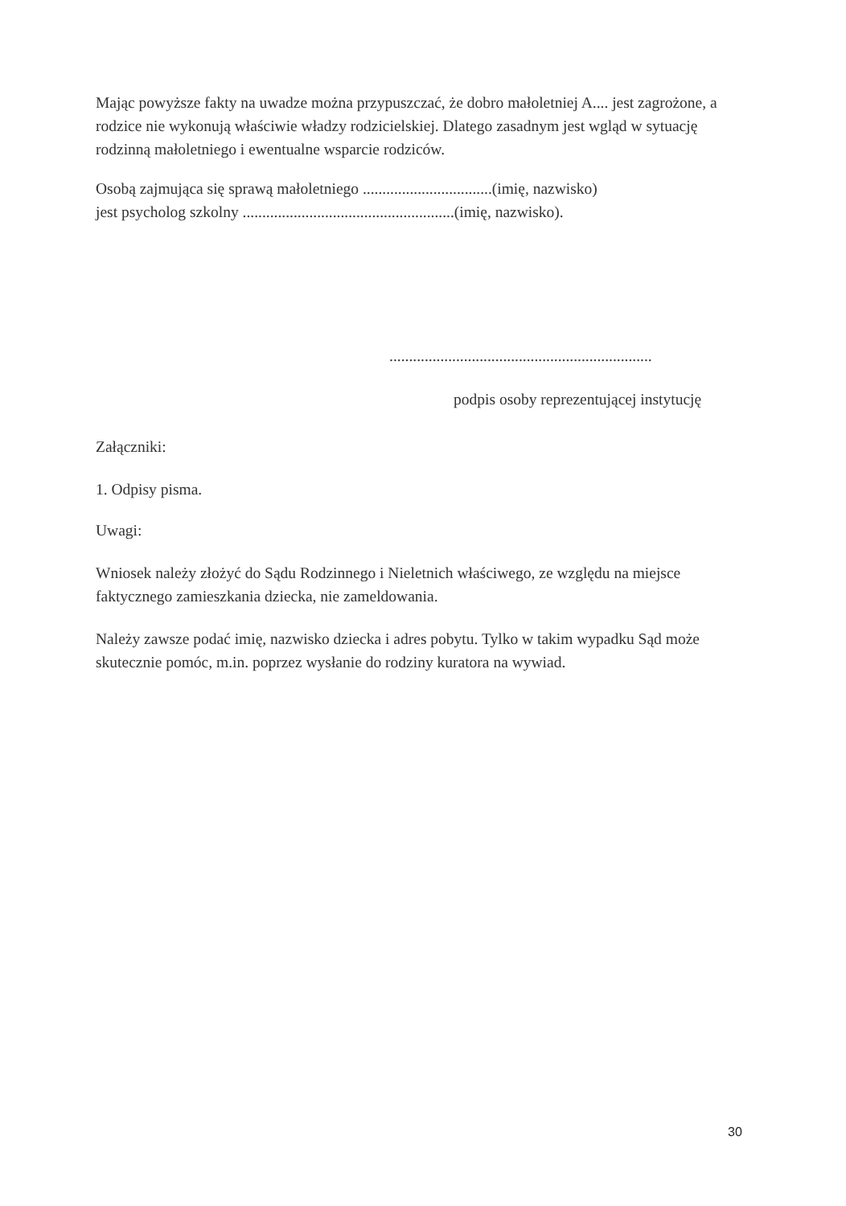Mając powyższe fakty na uwadze można przypuszczać, że dobro małoletniej A.... jest zagrożone, a rodzice nie wykonują właściwie władzy rodzicielskiej. Dlatego zasadnym jest wgląd w sytuację rodzinną małoletniego i ewentualne wsparcie rodziców.
Osobą zajmująca się sprawą małoletniego .................................(imię, nazwisko)
jest psycholog szkolny ......................................................(imię, nazwisko).
...................................................................
podpis osoby reprezentującej instytucję
Załączniki:
1. Odpisy pisma.
Uwagi:
Wniosek należy złożyć do Sądu Rodzinnego i Nieletnich właściwego, ze względu na miejsce faktycznego zamieszkania dziecka, nie zameldowania.
Należy zawsze podać imię, nazwisko dziecka i adres pobytu. Tylko w takim wypadku Sąd może skutecznie pomóc, m.in. poprzez wysłanie do rodziny kuratora na wywiad.
30